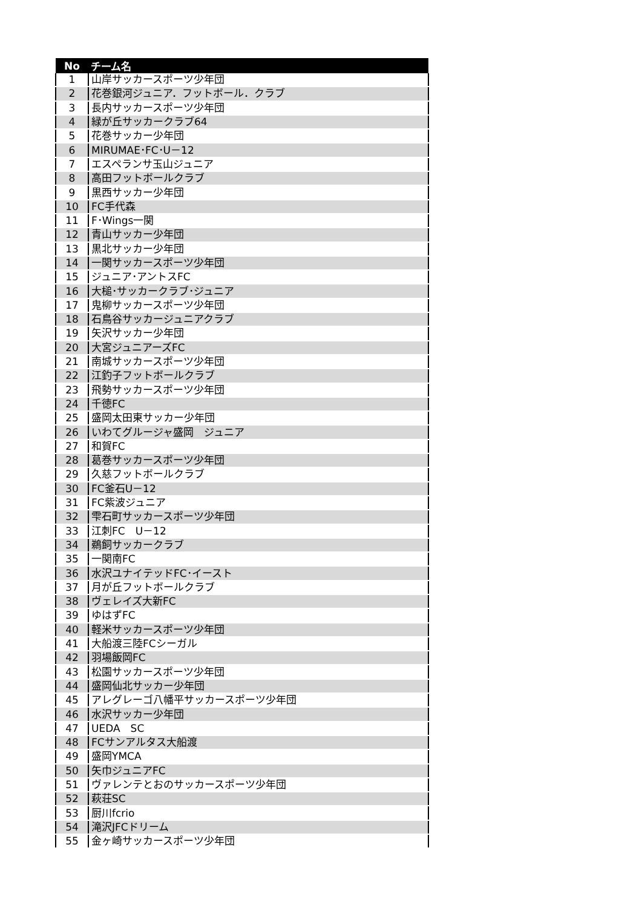| No | チーム名 |
| --- | --- |
| 1 | 山岸サッカースポーツ少年団 |
| 2 | 花巻銀河ジュニア．フットボール．クラブ |
| 3 | 長内サッカースポーツ少年団 |
| 4 | 緑が丘サッカークラブ64 |
| 5 | 花巻サッカー少年団 |
| 6 | MIRUMAE･FC･U－12 |
| 7 | エスペランサ玉山ジュニア |
| 8 | 高田フットボールクラブ |
| 9 | 黒西サッカー少年団 |
| 10 | FC手代森 |
| 11 | F･Wings一関 |
| 12 | 青山サッカー少年団 |
| 13 | 黒北サッカー少年団 |
| 14 | 一関サッカースポーツ少年団 |
| 15 | ジュニア･アントスFC |
| 16 | 大槌･サッカークラブ･ジュニア |
| 17 | 鬼柳サッカースポーツ少年団 |
| 18 | 石鳥谷サッカージュニアクラブ |
| 19 | 矢沢サッカー少年団 |
| 20 | 大宮ジュニアーズFC |
| 21 | 南城サッカースポーツ少年団 |
| 22 | 江釣子フットボールクラブ |
| 23 | 飛勢サッカースポーツ少年団 |
| 24 | 千徳FC |
| 25 | 盛岡太田東サッカー少年団 |
| 26 | いわてグルージャ盛岡 ジュニア |
| 27 | 和賀FC |
| 28 | 葛巻サッカースポーツ少年団 |
| 29 | 久慈フットボールクラブ |
| 30 | FC釜石U－12 |
| 31 | FC紫波ジュニア |
| 32 | 雫石町サッカースポーツ少年団 |
| 33 | 江刺FC U－12 |
| 34 | 鵜飼サッカークラブ |
| 35 | 一関南FC |
| 36 | 水沢ユナイテッドFC･イースト |
| 37 | 月が丘フットボールクラブ |
| 38 | ヴェレイズ大新FC |
| 39 | ゆはずFC |
| 40 | 軽米サッカースポーツ少年団 |
| 41 | 大船渡三陸FCシーガル |
| 42 | 羽場飯岡FC |
| 43 | 松園サッカースポーツ少年団 |
| 44 | 盛岡仙北サッカー少年団 |
| 45 | アレグレーゴ八幡平サッカースポーツ少年団 |
| 46 | 水沢サッカー少年団 |
| 47 | UEDA SC |
| 48 | FCサンアルタス大船渡 |
| 49 | 盛岡YMCA |
| 50 | 矢巾ジュニアFC |
| 51 | ヴァレンテとおのサッカースポーツ少年団 |
| 52 | 萩荘SC |
| 53 | 厨川fcrio |
| 54 | 滝沢JFCドリーム |
| 55 | 金ヶ崎サッカースポーツ少年団 |